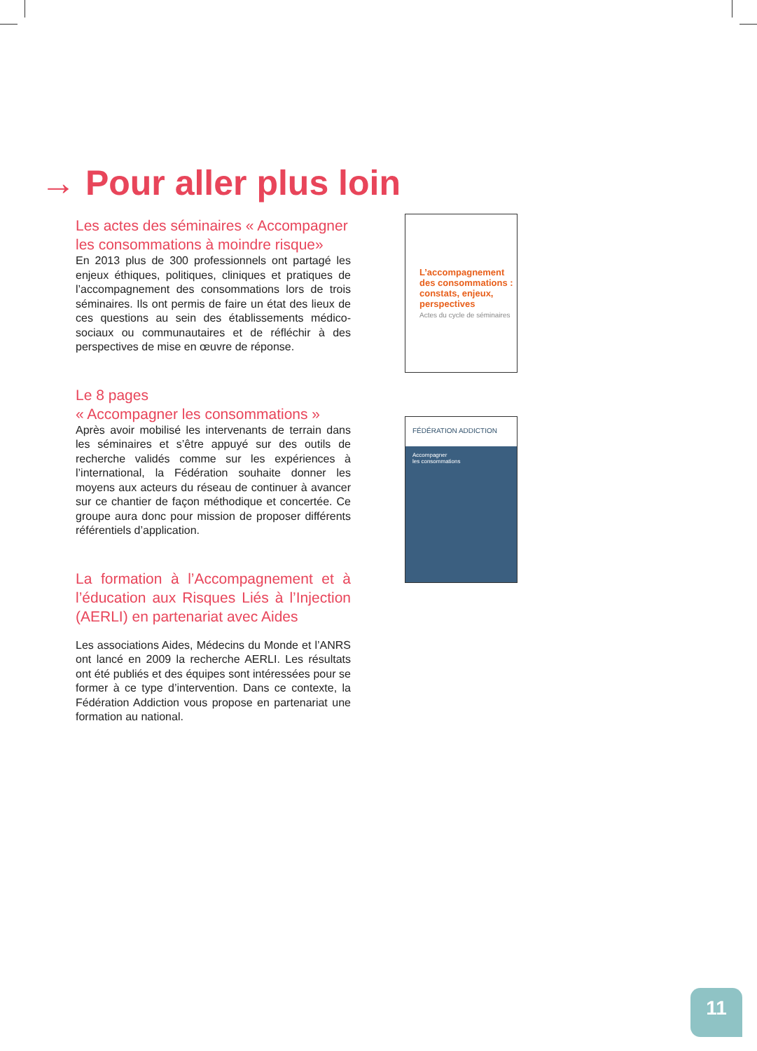→ Pour aller plus loin
Les actes des séminaires « Accompagner les consommations à moindre risque»
En 2013 plus de 300 professionnels ont partagé les enjeux éthiques, politiques, cliniques et pratiques de l’accompagnement des consommations lors de trois séminaires. Ils ont permis de faire un état des lieux de ces questions au sein des établissements médico-sociaux ou communautaires et de réfléchir à des perspectives de mise en œuvre de réponse.
Le 8 pages
« Accompagner les consommations »
Après avoir mobilisé les intervenants de terrain dans les séminaires et s’être appuyé sur des outils de recherche validés comme sur les expériences à l’international, la Fédération souhaite donner les moyens aux acteurs du réseau de continuer à avancer sur ce chantier de façon méthodique et concertée. Ce groupe aura donc pour mission de proposer différents référentiels d’application.
La formation à l’Accompagnement et à l’éducation aux Risques Liés à l’Injection (AERLI) en partenariat avec Aides
Les associations Aides, Médecins du Monde et l’ANRS ont lancé en 2009 la recherche AERLI. Les résultats ont été publiés et des équipes sont intéressées pour se former à ce type d’intervention. Dans ce contexte, la Fédération Addiction vous propose en partenariat une formation au national.
L’accompagnement
des consommations :
constats, enjeux,
perspectives
Actes du cycle de séminaires
FÉDÉRATION ADDICTION
Accompagner
les consommations
11